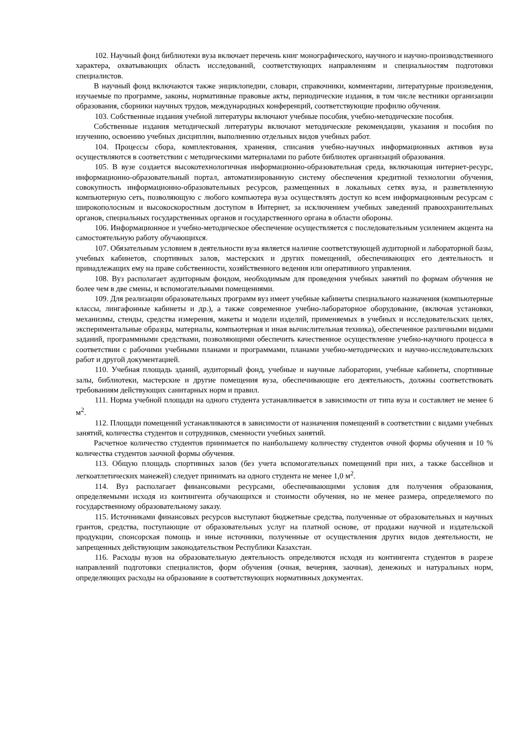102. Научный фонд библиотеки вуза включает перечень книг монографического, научного и научно-производственного характера, охватывающих область исследований, соответствующих направлениям и специальностям подготовки специалистов.
В научный фонд включаются также энциклопедии, словари, справочники, комментарии, литературные произведения, изучаемые по программе, законы, нормативные правовые акты, периодические издания, в том числе вестники организации образования, сборники научных трудов, международных конференций, соответствующие профилю обучения.
103. Собственные издания учебной литературы включают учебные пособия, учебно-методические пособия.
Собственные издания методической литературы включают методические рекомендации, указания и пособия по изучению, освоению учебных дисциплин, выполнению отдельных видов учебных работ.
104. Процессы сбора, комплектования, хранения, списания учебно-научных информационных активов вуза осуществляются в соответствии с методическими материалами по работе библиотек организаций образования.
105. В вузе создается высокотехнологичная информационно-образовательная среда, включающая интернет-ресурс, информационно-образовательный портал, автоматизированную систему обеспечения кредитной технологии обучения, совокупность информационно-образовательных ресурсов, размещенных в локальных сетях вуза, и разветвленную компьютерную сеть, позволяющую с любого компьютера вуза осуществлять доступ ко всем информационным ресурсам с широкополосным и высокоскоростным доступом в Интернет, за исключением учебных заведений правоохранительных органов, специальных государственных органов и государственного органа в области обороны.
106. Информационное и учебно-методическое обеспечение осуществляется с последовательным усилением акцента на самостоятельную работу обучающихся.
107. Обязательным условием в деятельности вуза является наличие соответствующей аудиторной и лабораторной базы, учебных кабинетов, спортивных залов, мастерских и других помещений, обеспечивающих его деятельность и принадлежащих ему на праве собственности, хозяйственного ведения или оперативного управления.
108. Вуз располагает аудиторным фондом, необходимым для проведения учебных занятий по формам обучения не более чем в две смены, и вспомогательными помещениями.
109. Для реализации образовательных программ вуз имеет учебные кабинеты специального назначения (компьютерные классы, лингафонные кабинеты и др.), а также современное учебно-лабораторное оборудование, (включая установки, механизмы, стенды, средства измерения, макеты и модели изделий, применяемых в учебных и исследовательских целях, экспериментальные образцы, материалы, компьютерная и иная вычислительная техника), обеспеченное различными видами заданий, программными средствами, позволяющими обеспечить качественное осуществление учебно-научного процесса в соответствии с рабочими учебными планами и программами, планами учебно-методических и научно-исследовательских работ и другой документацией.
110. Учебная площадь зданий, аудиторный фонд, учебные и научные лаборатории, учебные кабинеты, спортивные залы, библиотеки, мастерские и другие помещения вуза, обеспечивающие его деятельность, должны соответствовать требованиям действующих санитарных норм и правил.
111. Норма учебной площади на одного студента устанавливается в зависимости от типа вуза и составляет не менее 6 м<sup>2</sup>.
112. Площади помещений устанавливаются в зависимости от назначения помещений в соответствии с видами учебных занятий, количества студентов и сотрудников, сменности учебных занятий.
Расчетное количество студентов принимается по наибольшему количеству студентов очной формы обучения и 10 % количества студентов заочной формы обучения.
113. Общую площадь спортивных залов (без учета вспомогательных помещений при них, а также бассейнов и легкоатлетических манежей) следует принимать на одного студента не менее 1,0 м<sup>2</sup>.
114. Вуз располагает финансовыми ресурсами, обеспечивающими условия для получения образования, определяемыми исходя из контингента обучающихся и стоимости обучения, но не менее размера, определяемого по государственному образовательному заказу.
115. Источниками финансовых ресурсов выступают бюджетные средства, полученные от образовательных и научных грантов, средства, поступающие от образовательных услуг на платной основе, от продажи научной и издательской продукции, спонсорская помощь и иные источники, полученные от осуществления других видов деятельности, не запрещенных действующим законодательством Республики Казахстан.
116. Расходы вузов на образовательную деятельность определяются исходя из контингента студентов в разрезе направлений подготовки специалистов, форм обучения (очная, вечерняя, заочная), денежных и натуральных норм, определяющих расходы на образование в соответствующих нормативных документах.